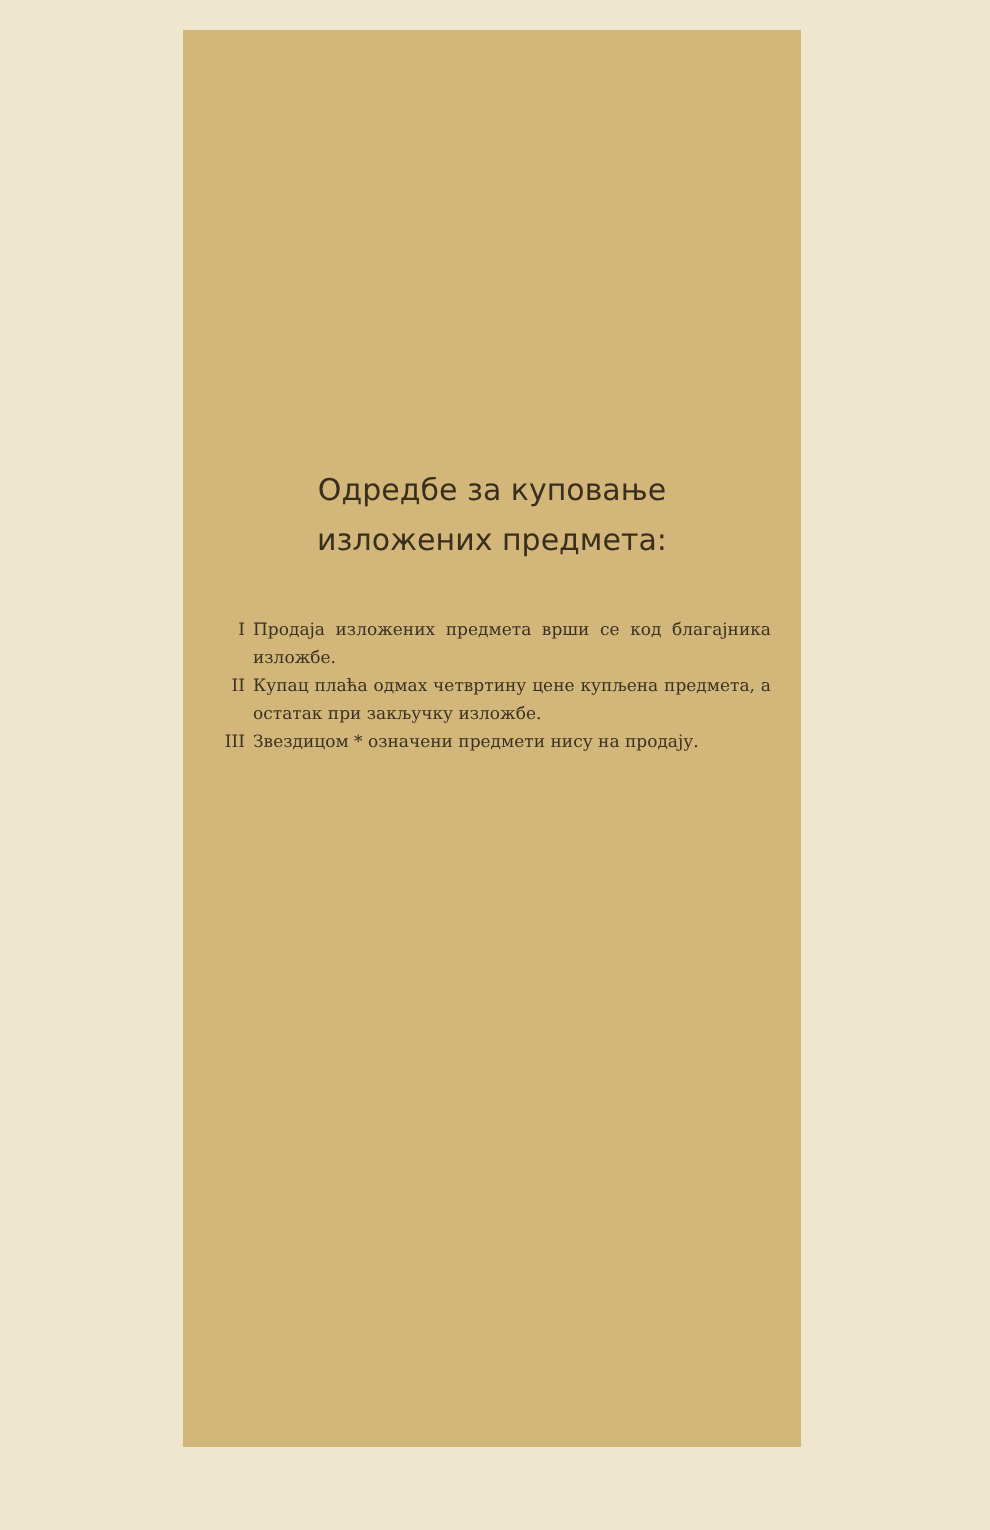Одредбе за куповање
изложених предмета:
I Продаја изложених предмета врши се код благајника изложбе.
II Купац плаћа одмах четвртину цене купљена предмета, а остатак при закључку изложбе.
III Звездицом * означени предмети нису на продају.